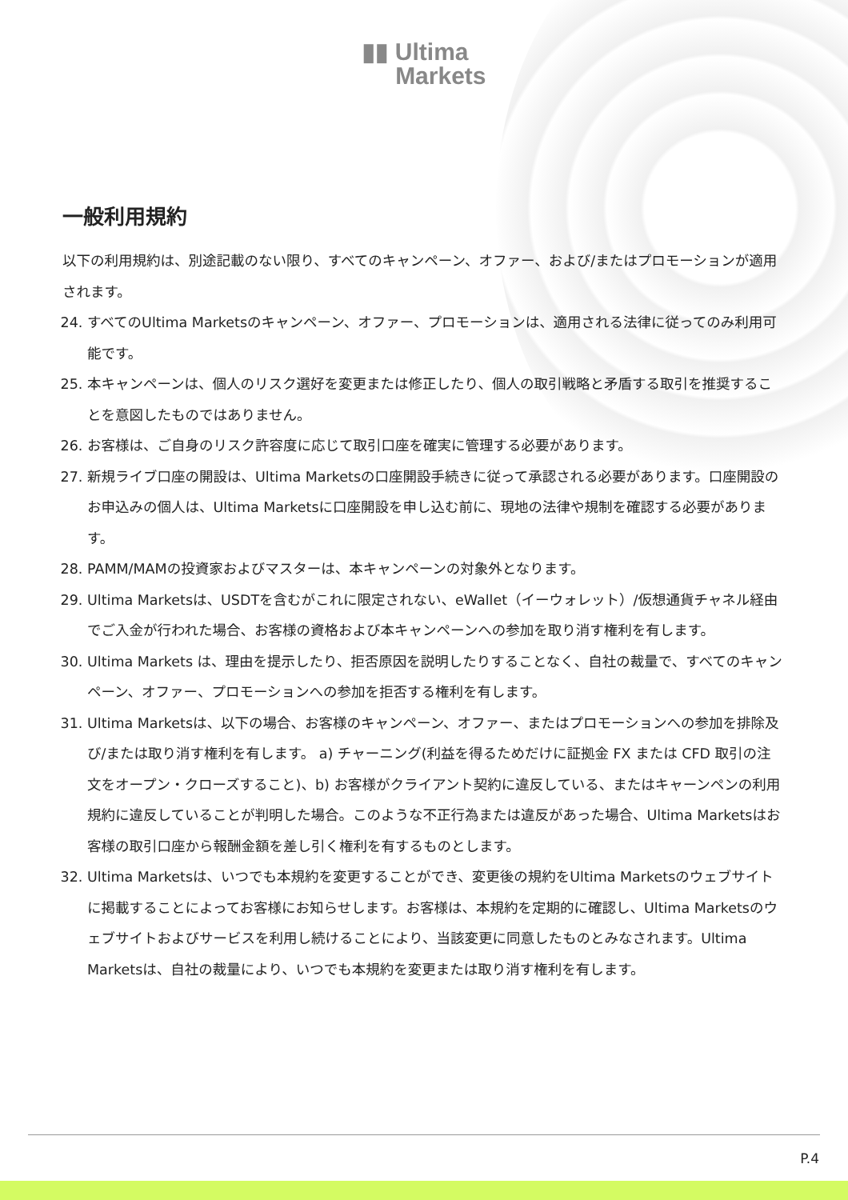▮▮ Ultima
Markets
一般利用規約
以下の利用規約は、別途記載のない限り、すべてのキャンペーン、オファー、および/またはプロモーションが適用されます。
24. すべてのUltima Marketsのキャンペーン、オファー、プロモーションは、適用される法律に従ってのみ利用可能です。
25. 本キャンペーンは、個人のリスク選好を変更または修正したり、個人の取引戦略と矛盾する取引を推奨することを意図したものではありません。
26. お客様は、ご自身のリスク許容度に応じて取引口座を確実に管理する必要があります。
27. 新規ライブ口座の開設は、Ultima Marketsの口座開設手続きに従って承認される必要があります。口座開設のお申込みの個人は、Ultima Marketsに口座開設を申し込む前に、現地の法律や規制を確認する必要があります。
28. PAMM/MAMの投資家およびマスターは、本キャンペーンの対象外となります。
29. Ultima Marketsは、USDTを含むがこれに限定されない、eWallet（イーウォレット）/仮想通貨チャネル経由でご入金が行われた場合、お客様の資格および本キャンペーンへの参加を取り消す権利を有します。
30. Ultima Markets は、理由を提示したり、拒否原因を説明したりすることなく、自社の裁量で、すべてのキャンペーン、オファー、プロモーションへの参加を拒否する権利を有します。
31. Ultima Marketsは、以下の場合、お客様のキャンペーン、オファー、またはプロモーションへの参加を排除及び/または取り消す権利を有します。 a) チャーニング(利益を得るためだけに証拠金 FX または CFD 取引の注文をオープン・クローズすること)、b) お客様がクライアント契約に違反している、またはキャーンペンの利用規約に違反していることが判明した場合。このような不正行為または違反があった場合、Ultima Marketsはお客様の取引口座から報酬金額を差し引く権利を有するものとします。
32. Ultima Marketsは、いつでも本規約を変更することができ、変更後の規約をUltima Marketsのウェブサイトに掲載することによってお客様にお知らせします。お客様は、本規約を定期的に確認し、Ultima Marketsのウェブサイトおよびサービスを利用し続けることにより、当該変更に同意したものとみなされます。Ultima Marketsは、自社の裁量により、いつでも本規約を変更または取り消す権利を有します。
P.4